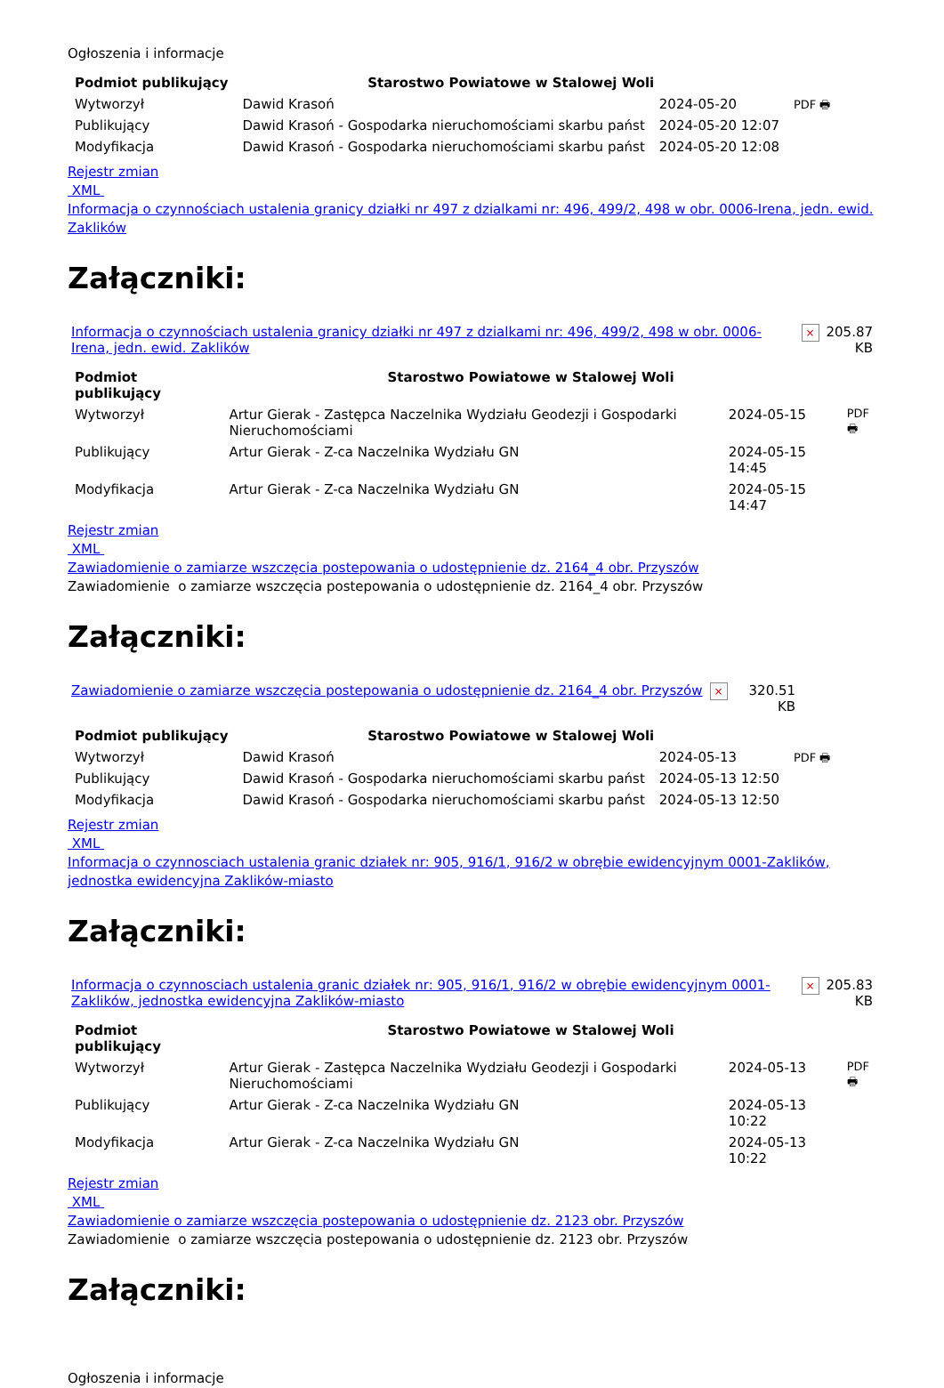Ogłoszenia i informacje
| Podmiot publikujący | Starostwo Powiatowe w Stalowej Woli | | |
| Wytworzył | Dawid Krasoń | 2024-05-20 | PDF 🖶 |
| Publikujący | Dawid Krasoń - Gospodarka nieruchomościami skarbu państ | 2024-05-20 12:07 | |
| Modyfikacja | Dawid Krasoń - Gospodarka nieruchomościami skarbu państ | 2024-05-20 12:08 | |
Rejestr zmian
XML
Informacja o czynnościach ustalenia granicy działki nr 497 z dzialkami nr: 496, 499/2, 498 w obr. 0006-Irena, jedn. ewid. Zaklików
Załączniki:
| Informacja o czynnościach ustalenia granicy działki nr 497 z dzialkami nr: 496, 499/2, 498 w obr. 0006-Irena, jedn. ewid. Zaklików | × | 205.87 KB |
| Podmiot publikujący | Starostwo Powiatowe w Stalowej Woli | | |
| Wytworzył | Artur Gierak - Zastępca Naczelnika Wydziału Geodezji i Gospodarki Nieruchomościami | 2024-05-15 | PDF 🖶 |
| Publikujący | Artur Gierak - Z-ca Naczelnika Wydziału GN | 2024-05-15 14:45 | |
| Modyfikacja | Artur Gierak - Z-ca Naczelnika Wydziału GN | 2024-05-15 14:47 | |
Rejestr zmian
XML
Zawiadomienie o zamiarze wszczęcia postepowania o udostępnienie dz. 2164_4 obr. Przyszów
Zawiadomienie o zamiarze wszczęcia postepowania o udostępnienie dz. 2164_4 obr. Przyszów
Załączniki:
| Zawiadomienie o zamiarze wszczęcia postepowania o udostępnienie dz. 2164_4 obr. Przyszów | × | 320.51 KB |
| Podmiot publikujący | Starostwo Powiatowe w Stalowej Woli | | |
| Wytworzył | Dawid Krasoń | 2024-05-13 | PDF 🖶 |
| Publikujący | Dawid Krasoń - Gospodarka nieruchomościami skarbu państ | 2024-05-13 12:50 | |
| Modyfikacja | Dawid Krasoń - Gospodarka nieruchomościami skarbu państ | 2024-05-13 12:50 | |
Rejestr zmian
XML
Informacja o czynnosciach ustalenia granic działek nr: 905, 916/1, 916/2 w obrębie ewidencyjnym 0001-Zaklików, jednostka ewidencyjna Zaklików-miasto
Załączniki:
| Informacja o czynnosciach ustalenia granic działek nr: 905, 916/1, 916/2 w obrębie ewidencyjnym 0001-Zaklików, jednostka ewidencyjna Zaklików-miasto | × | 205.83 KB |
| Podmiot publikujący | Starostwo Powiatowe w Stalowej Woli | | |
| Wytworzył | Artur Gierak - Zastępca Naczelnika Wydziału Geodezji i Gospodarki Nieruchomościami | 2024-05-13 | PDF 🖶 |
| Publikujący | Artur Gierak - Z-ca Naczelnika Wydziału GN | 2024-05-13 10:22 | |
| Modyfikacja | Artur Gierak - Z-ca Naczelnika Wydziału GN | 2024-05-13 10:22 | |
Rejestr zmian
XML
Zawiadomienie o zamiarze wszczęcia postepowania o udostępnienie dz. 2123 obr. Przyszów
Zawiadomienie o zamiarze wszczęcia postepowania o udostępnienie dz. 2123 obr. Przyszów
Załączniki:
Ogłoszenia i informacje